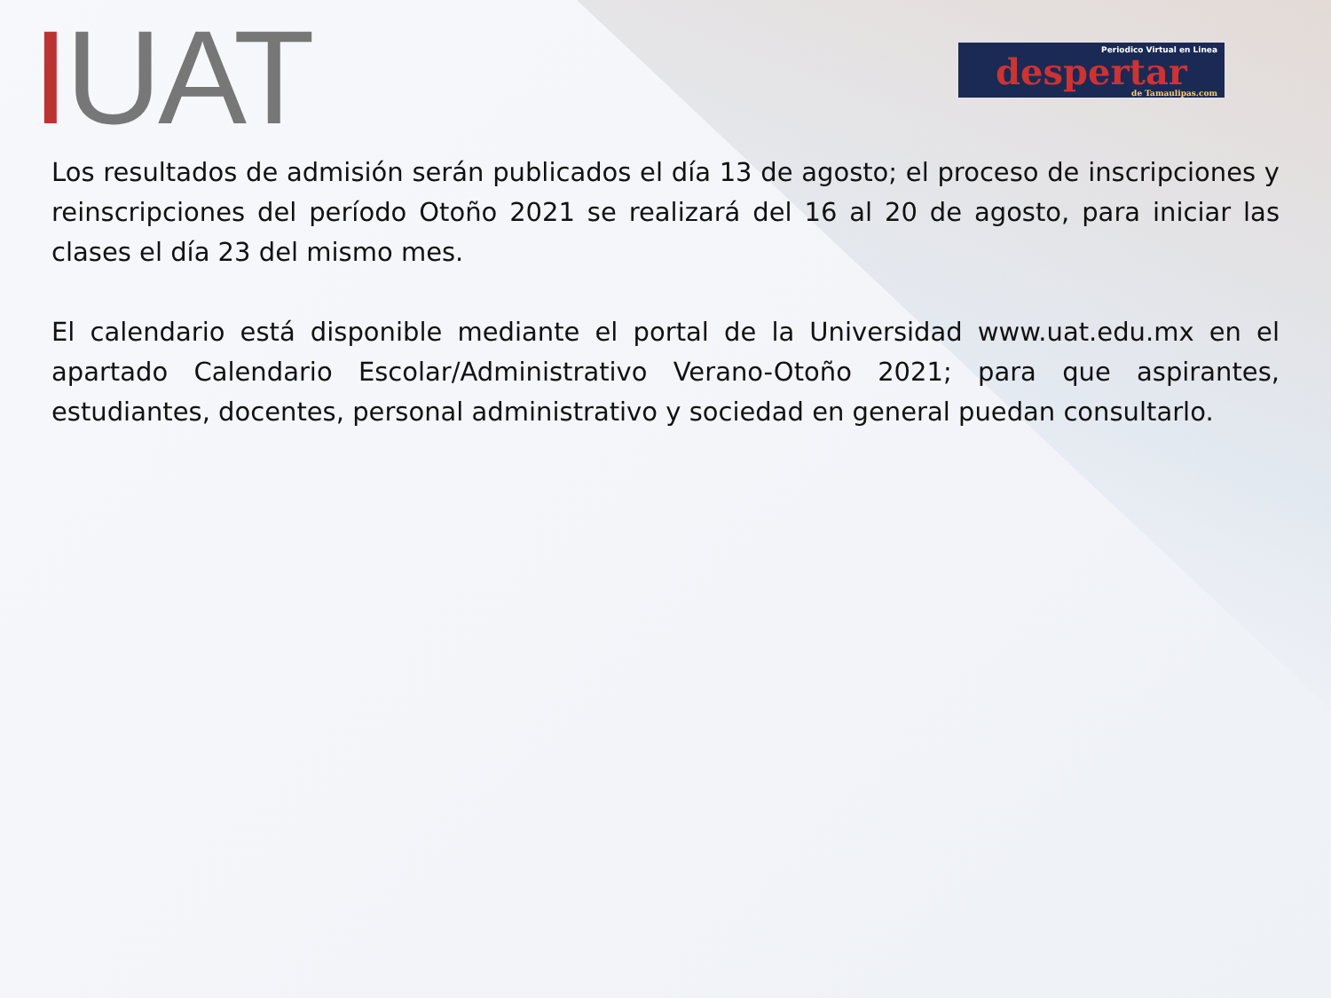IUAT
Periodico Virtual en Linea
despertar
de Tamaulipas.com
Los resultados de admisión serán publicados el día 13 de agosto; el proceso de inscripciones y reinscripciones del período Otoño 2021 se realizará del 16 al 20 de agosto, para iniciar las clases el día 23 del mismo mes.
El calendario está disponible mediante el portal de la Universidad www.uat.edu.mx en el apartado Calendario Escolar/Administrativo Verano-Otoño 2021; para que aspirantes, estudiantes, docentes, personal administrativo y sociedad en general puedan consultarlo.